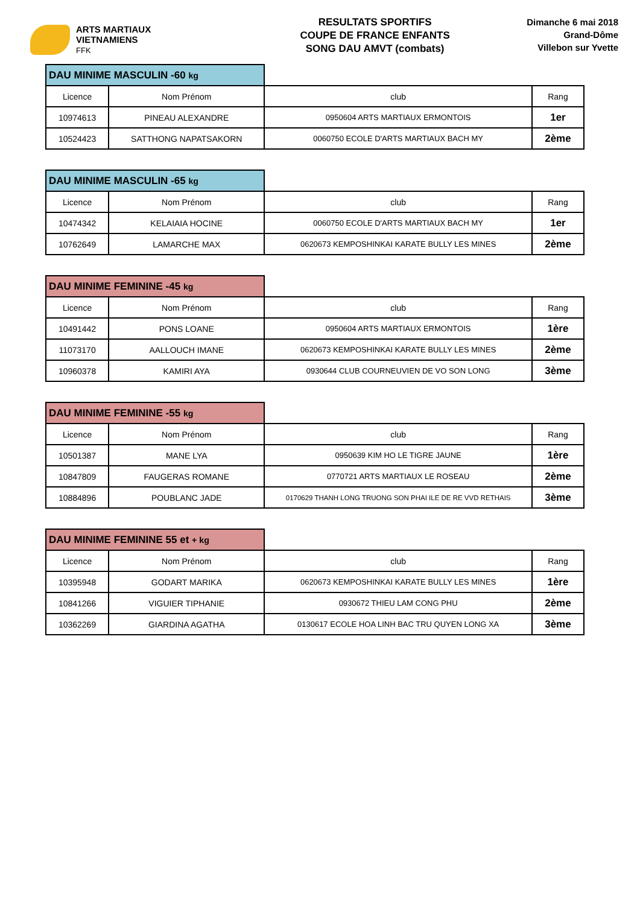ARTS MARTIAUX
VIETNAMIENS
FFK
RESULTATS SPORTIFS
COUPE DE FRANCE ENFANTS
SONG DAU AMVT (combats)
Dimanche 6 mai 2018
Grand-Dôme
Villebon sur Yvette
| DAU MINIME MASCULIN -60 kg | | | |
| Licence | Nom Prénom | club | Rang |
| 10974613 | PINEAU ALEXANDRE | 0950604 ARTS MARTIAUX ERMONTOIS | 1er |
| 10524423 | SATTHONG NAPATSAKORN | 0060750 ECOLE D'ARTS MARTIAUX BACH MY | 2ème |
| DAU MINIME MASCULIN -65 kg | | | |
| Licence | Nom Prénom | club | Rang |
| 10474342 | KELAIAIA HOCINE | 0060750 ECOLE D'ARTS MARTIAUX BACH MY | 1er |
| 10762649 | LAMARCHE MAX | 0620673 KEMPOSHINKAI KARATE BULLY LES MINES | 2ème |
| DAU MINIME FEMININE -45 kg | | | |
| Licence | Nom Prénom | club | Rang |
| 10491442 | PONS LOANE | 0950604 ARTS MARTIAUX ERMONTOIS | 1ère |
| 11073170 | AALLOUCH IMANE | 0620673 KEMPOSHINKAI KARATE BULLY LES MINES | 2ème |
| 10960378 | KAMIRI AYA | 0930644 CLUB COURNEUVIEN DE VO SON LONG | 3ème |
| DAU MINIME FEMININE -55 kg | | | |
| Licence | Nom Prénom | club | Rang |
| 10501387 | MANE LYA | 0950639 KIM HO LE TIGRE JAUNE | 1ère |
| 10847809 | FAUGERAS ROMANE | 0770721 ARTS MARTIAUX LE ROSEAU | 2ème |
| 10884896 | POUBLANC JADE | 0170629 THANH LONG TRUONG SON PHAI ILE DE RE VVD RETHAIS | 3ème |
| DAU MINIME FEMININE 55 et + kg | | | |
| Licence | Nom Prénom | club | Rang |
| 10395948 | GODART MARIKA | 0620673 KEMPOSHINKAI KARATE BULLY LES MINES | 1ère |
| 10841266 | VIGUIER TIPHANIE | 0930672 THIEU LAM CONG PHU | 2ème |
| 10362269 | GIARDINA AGATHA | 0130617 ECOLE HOA LINH BAC TRU QUYEN LONG XA | 3ème |